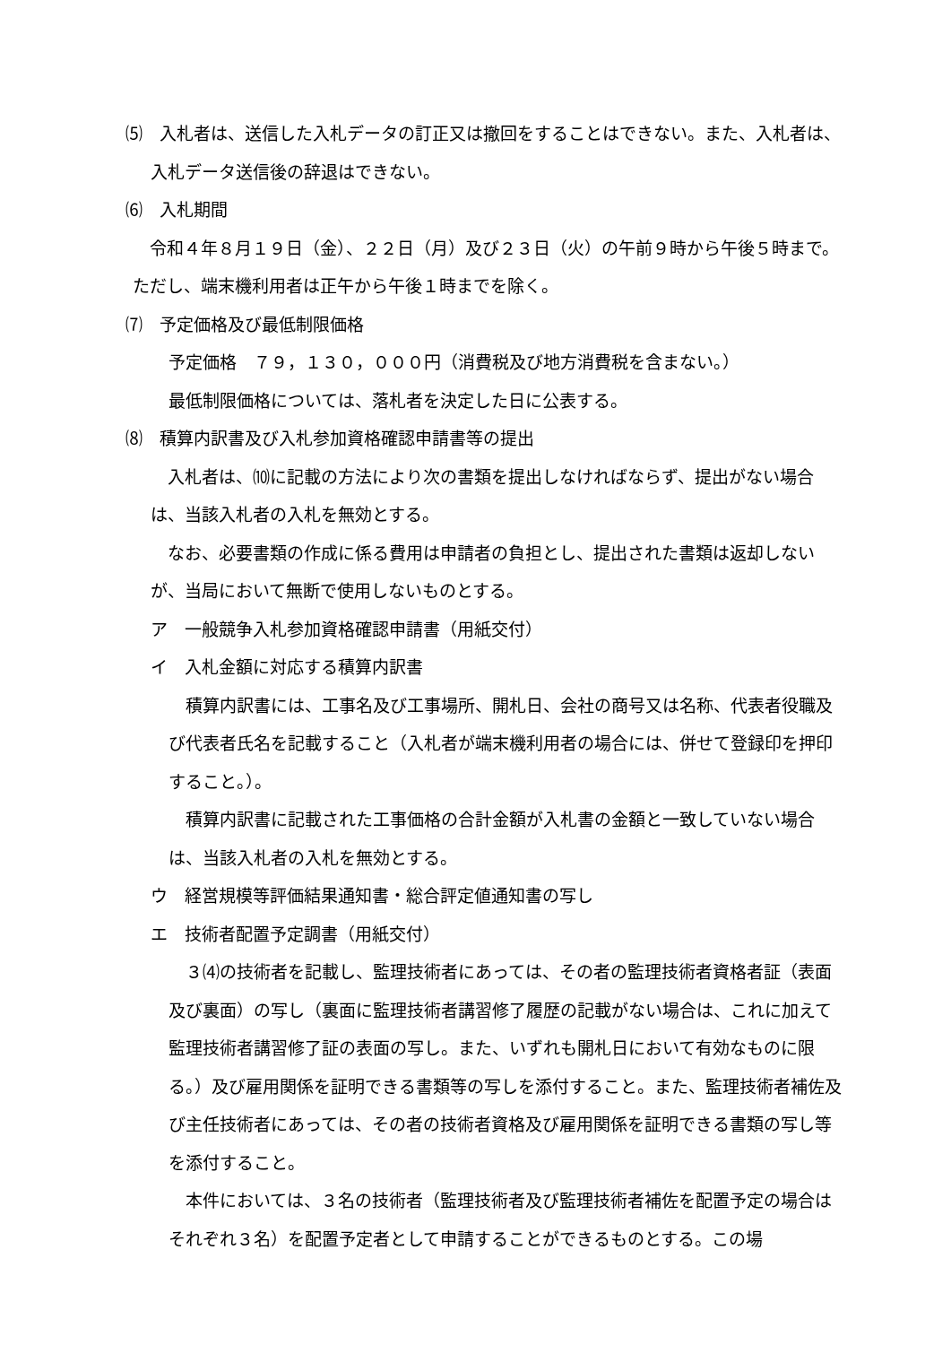⑸　入札者は、送信した入札データの訂正又は撤回をすることはできない。また、入札者は、入札データ送信後の辞退はできない。
⑹　入札期間
令和４年８月１９日（金）、２２日（月）及び２３日（火）の午前９時から午後５時まで。ただし、端末機利用者は正午から午後１時までを除く。
⑺　予定価格及び最低制限価格
予定価格　７９，１３０，０００円（消費税及び地方消費税を含まない。）
最低制限価格については、落札者を決定した日に公表する。
⑻　積算内訳書及び入札参加資格確認申請書等の提出
入札者は、⑽に記載の方法により次の書類を提出しなければならず、提出がない場合は、当該入札者の入札を無効とする。
なお、必要書類の作成に係る費用は申請者の負担とし、提出された書類は返却しないが、当局において無断で使用しないものとする。
ア　一般競争入札参加資格確認申請書（用紙交付）
イ　入札金額に対応する積算内訳書
積算内訳書には、工事名及び工事場所、開札日、会社の商号又は名称、代表者役職及び代表者氏名を記載すること（入札者が端末機利用者の場合には、併せて登録印を押印すること。）。
積算内訳書に記載された工事価格の合計金額が入札書の金額と一致していない場合は、当該入札者の入札を無効とする。
ウ　経営規模等評価結果通知書・総合評定値通知書の写し
エ　技術者配置予定調書（用紙交付）
３⑷の技術者を記載し、監理技術者にあっては、その者の監理技術者資格者証（表面及び裏面）の写し（裏面に監理技術者講習修了履歴の記載がない場合は、これに加えて監理技術者講習修了証の表面の写し。また、いずれも開札日において有効なものに限る。）及び雇用関係を証明できる書類等の写しを添付すること。また、監理技術者補佐及び主任技術者にあっては、その者の技術者資格及び雇用関係を証明できる書類の写し等を添付すること。
本件においては、３名の技術者（監理技術者及び監理技術者補佐を配置予定の場合はそれぞれ３名）を配置予定者として申請することができるものとする。この場